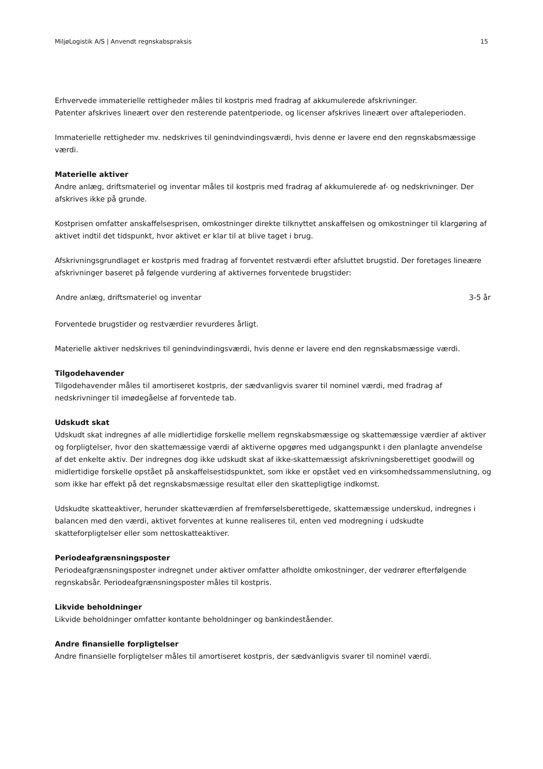MiljøLogistik A/S | Anvendt regnskabspraksis 15
Erhvervede immaterielle rettigheder måles til kostpris med fradrag af akkumulerede afskrivninger.
Patenter afskrives lineært over den resterende patentperiode, og licenser afskrives lineært over aftaleperioden.
Immaterielle rettigheder mv. nedskrives til genindvindingsværdi, hvis denne er lavere end den regnskabsmæssige værdi.
Materielle aktiver
Andre anlæg, driftsmateriel og inventar måles til kostpris med fradrag af akkumulerede af- og nedskrivninger. Der afskrives ikke på grunde.
Kostprisen omfatter anskaffelsesprisen, omkostninger direkte tilknyttet anskaffelsen og omkostninger til klargøring af aktivet indtil det tidspunkt, hvor aktivet er klar til at blive taget i brug.
Afskrivningsgrundlaget er kostpris med fradrag af forventet restværdi efter afsluttet brugstid. Der foretages lineære afskrivninger baseret på følgende vurdering af aktivernes forventede brugstider:
| Andre anlæg, driftsmateriel og inventar | 3-5 år |
Forventede brugstider og restværdier revurderes årligt.
Materielle aktiver nedskrives til genindvindingsværdi, hvis denne er lavere end den regnskabsmæssige værdi.
Tilgodehavender
Tilgodehavender måles til amortiseret kostpris, der sædvanligvis svarer til nominel værdi, med fradrag af nedskrivninger til imødegåelse af forventede tab.
Udskudt skat
Udskudt skat indregnes af alle midlertidige forskelle mellem regnskabsmæssige og skattemæssige værdier af aktiver og forpligtelser, hvor den skattemæssige værdi af aktiverne opgøres med udgangspunkt i den planlagte anvendelse af det enkelte aktiv. Der indregnes dog ikke udskudt skat af ikke-skattemæssigt afskrivningsberettiget goodwill og midlertidige forskelle opstået på anskaffelsestidspunktet, som ikke er opstået ved en virksomhedssammenslutning, og som ikke har effekt på det regnskabsmæssige resultat eller den skattepligtige indkomst.
Udskudte skatteaktiver, herunder skatteværdien af fremførselsberettigede, skattemæssige underskud, indregnes i balancen med den værdi, aktivet forventes at kunne realiseres til, enten ved modregning i udskudte skatteforpligtelser eller som nettoskatteaktiver.
Periodeafgrænsningsposter
Periodeafgrænsningsposter indregnet under aktiver omfatter afholdte omkostninger, der vedrører efterfølgende regnskabsår. Periodeafgrænsningsposter måles til kostpris.
Likvide beholdninger
Likvide beholdninger omfatter kontante beholdninger og bankindeståender.
Andre finansielle forpligtelser
Andre finansielle forpligtelser måles til amortiseret kostpris, der sædvanligvis svarer til nominel værdi.